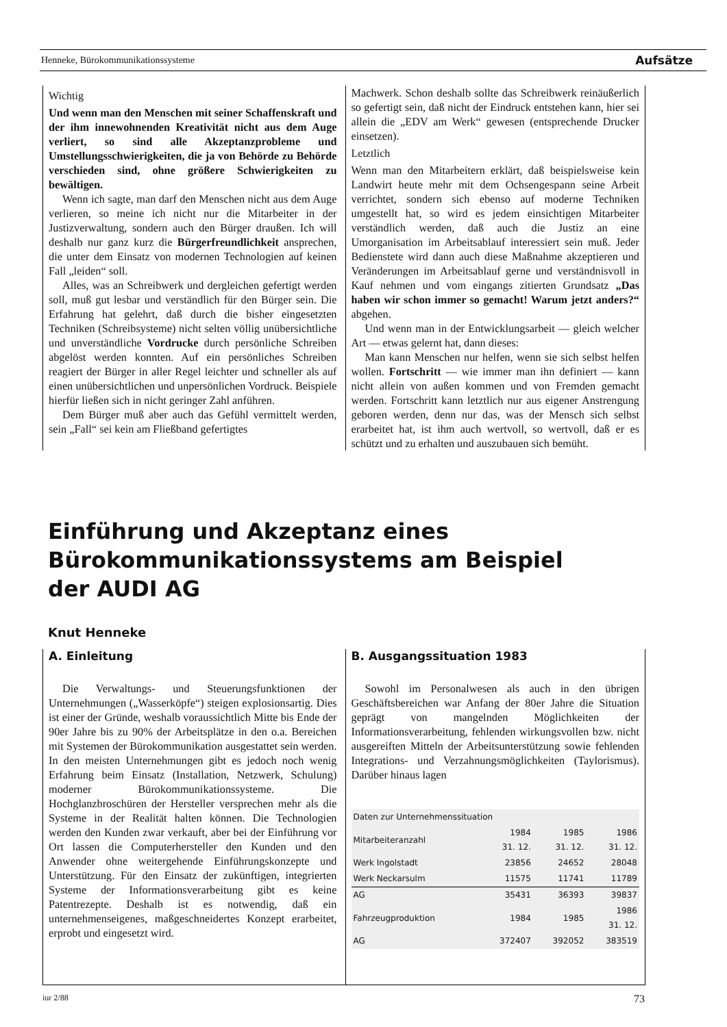Henneke, Bürokommunikationssysteme Aufsätze
Wichtig
Und wenn man den Menschen mit seiner Schaffenskraft und der ihm innewohnenden Kreativität nicht aus dem Auge verliert, so sind alle Akzeptanzprobleme und Umstellungsschwierigkeiten, die ja von Behörde zu Behörde verschieden sind, ohne größere Schwierigkeiten zu bewältigen.
Wenn ich sagte, man darf den Menschen nicht aus dem Auge verlieren, so meine ich nicht nur die Mitarbeiter in der Justizverwaltung, sondern auch den Bürger draußen. Ich will deshalb nur ganz kurz die Bürgerfreundlichkeit ansprechen, die unter dem Einsatz von modernen Technologien auf keinen Fall „leiden“ soll.
Alles, was an Schreibwerk und dergleichen gefertigt werden soll, muß gut lesbar und verständlich für den Bürger sein. Die Erfahrung hat gelehrt, daß durch die bisher eingesetzten Techniken (Schreibsysteme) nicht selten völlig unübersichtliche und unverständliche Vordrucke durch persönliche Schreiben abgelöst werden konnten. Auf ein persönliches Schreiben reagiert der Bürger in aller Regel leichter und schneller als auf einen unübersichtlichen und unpersönlichen Vordruck. Beispiele hierfür ließen sich in nicht geringer Zahl anführen.
Dem Bürger muß aber auch das Gefühl vermittelt werden, sein „Fall“ sei kein am Fließband gefertigtes
Machwerk. Schon deshalb sollte das Schreibwerk reinäußerlich so gefertigt sein, daß nicht der Eindruck entstehen kann, hier sei allein die „EDV am Werk“ gewesen (entsprechende Drucker einsetzen).
Letztlich
Wenn man den Mitarbeitern erklärt, daß beispielsweise kein Landwirt heute mehr mit dem Ochsengespann seine Arbeit verrichtet, sondern sich ebenso auf moderne Techniken umgestellt hat, so wird es jedem einsichtigen Mitarbeiter verständlich werden, daß auch die Justiz an eine Umorganisation im Arbeitsablauf interessiert sein muß. Jeder Bedienstete wird dann auch diese Maßnahme akzeptieren und Veränderungen im Arbeitsablauf gerne und verständnisvoll in Kauf nehmen und vom eingangs zitierten Grundsatz „Das haben wir schon immer so gemacht! Warum jetzt anders?“ abgehen.
Und wenn man in der Entwicklungsarbeit — gleich welcher Art — etwas gelernt hat, dann dieses:
Man kann Menschen nur helfen, wenn sie sich selbst helfen wollen. Fortschritt — wie immer man ihn definiert — kann nicht allein von außen kommen und von Fremden gemacht werden. Fortschritt kann letztlich nur aus eigener Anstrengung geboren werden, denn nur das, was der Mensch sich selbst erarbeitet hat, ist ihm auch wertvoll, so wertvoll, daß er es schützt und zu erhalten und auszubauen sich bemüht.
Einführung und Akzeptanz eines
Bürokommunikationssystems am Beispiel
der AUDI AG
Knut Henneke
A. Einleitung
Die Verwaltungs- und Steuerungsfunktionen der Unternehmungen („Wasserköpfe“) steigen explosionsartig. Dies ist einer der Gründe, weshalb voraussichtlich Mitte bis Ende der 90er Jahre bis zu 90% der Arbeitsplätze in den o.a. Bereichen mit Systemen der Bürokommunikation ausgestattet sein werden. In den meisten Unternehmungen gibt es jedoch noch wenig Erfahrung beim Einsatz (Installation, Netzwerk, Schulung) moderner Bürokommunikationssysteme. Die Hochglanzbroschüren der Hersteller versprechen mehr als die Systeme in der Realität halten können. Die Technologien werden den Kunden zwar verkauft, aber bei der Einführung vor Ort lassen die Computerhersteller den Kunden und den Anwender ohne weitergehende Einführungskonzepte und Unterstützung. Für den Einsatz der zukünftigen, integrierten Systeme der Informationsverarbeitung gibt es keine Patentrezepte. Deshalb ist es notwendig, daß ein unternehmenseigenes, maßgeschneidertes Konzept erarbeitet, erprobt und eingesetzt wird.
B. Ausgangssituation 1983
Sowohl im Personalwesen als auch in den übrigen Geschäftsbereichen war Anfang der 80er Jahre die Situation geprägt von mangelnden Möglichkeiten der Informationsverarbeitung, fehlenden wirkungsvollen bzw. nicht ausgereiften Mitteln der Arbeitsunterstützung sowie fehlenden Integrations- und Verzahnungsmöglichkeiten (Taylorismus). Darüber hinaus lagen
| Daten zur Unternehmenssituation | | | |
| Mitarbeiteranzahl | 1984 31. 12. | 1985 31. 12. | 1986 31. 12. |
| Werk Ingolstadt | 23856 | 24652 | 28048 |
| Werk Neckarsulm | 11575 | 11741 | 11789 |
| AG | 35431 | 36393 | 39837 |
| Fahrzeugproduktion | 1984 | 1985 | 1986 31. 12. |
| AG | 372407 | 392052 | 383519 |
iur 2/88 73